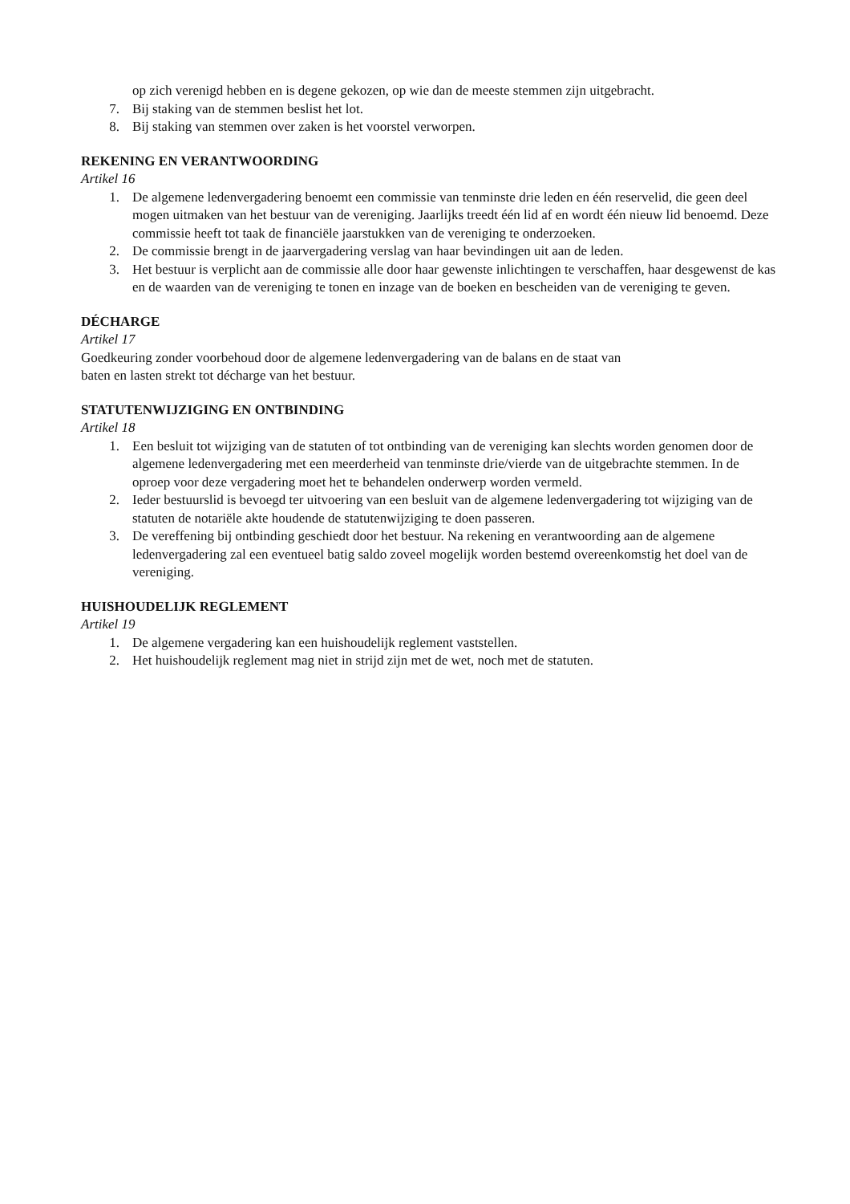op zich verenigd hebben en is degene gekozen, op wie dan de meeste stemmen zijn uitgebracht.
7. Bij staking van de stemmen beslist het lot.
8. Bij staking van stemmen over zaken is het voorstel verworpen.
REKENING EN VERANTWOORDING
Artikel 16
1. De algemene ledenvergadering benoemt een commissie van tenminste drie leden en één reservelid, die geen deel mogen uitmaken van het bestuur van de vereniging. Jaarlijks treedt één lid af en wordt één nieuw lid benoemd. Deze commissie heeft tot taak de financiële jaarstukken van de vereniging te onderzoeken.
2. De commissie brengt in de jaarvergadering verslag van haar bevindingen uit aan de leden.
3. Het bestuur is verplicht aan de commissie alle door haar gewenste inlichtingen te verschaffen, haar desgewenst de kas en de waarden van de vereniging te tonen en inzage van de boeken en bescheiden van de vereniging te geven.
DÉCHARGE
Artikel 17
Goedkeuring zonder voorbehoud door de algemene ledenvergadering van de balans en de staat van
baten en lasten strekt tot décharge van het bestuur.
STATUTENWIJZIGING EN ONTBINDING
Artikel 18
1. Een besluit tot wijziging van de statuten of tot ontbinding van de vereniging kan slechts worden genomen door de algemene ledenvergadering met een meerderheid van tenminste drie/vierde van de uitgebrachte stemmen. In de oproep voor deze vergadering moet het te behandelen onderwerp worden vermeld.
2. Ieder bestuurslid is bevoegd ter uitvoering van een besluit van de algemene ledenvergadering tot wijziging van de statuten de notariële akte houdende de statutenwijziging te doen passeren.
3. De vereffening bij ontbinding geschiedt door het bestuur. Na rekening en verantwoording aan de algemene ledenvergadering zal een eventueel batig saldo zoveel mogelijk worden bestemd overeenkomstig het doel van de vereniging.
HUISHOUDELIJK REGLEMENT
Artikel 19
1. De algemene vergadering kan een huishoudelijk reglement vaststellen.
2. Het huishoudelijk reglement mag niet in strijd zijn met de wet, noch met de statuten.